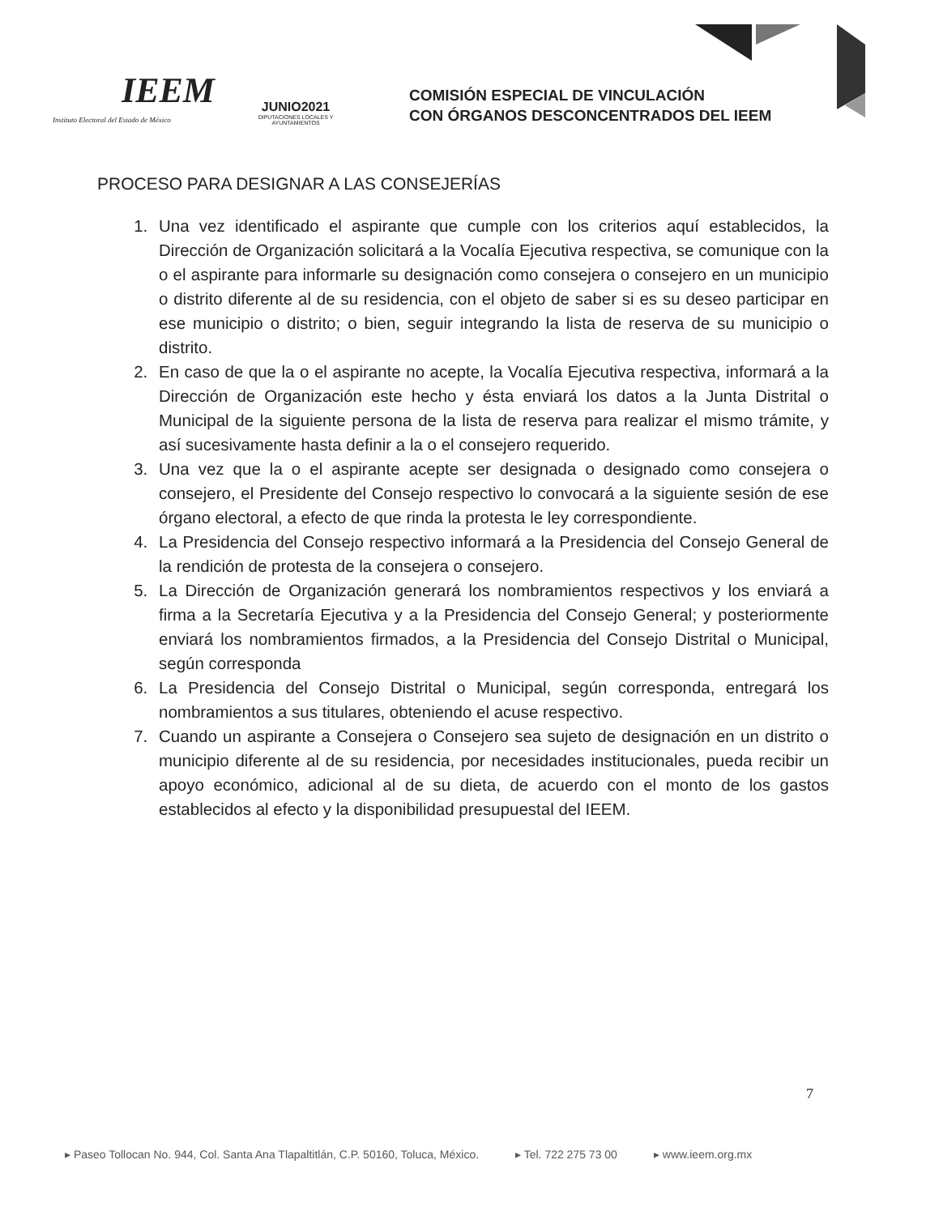IEEM
Instituto Electoral del Estado de México
JUNIO2021
DIPUTACIONES LOCALES Y AYUNTAMIENTOS
COMISIÓN ESPECIAL DE VINCULACIÓN
CON ÓRGANOS DESCONCENTRADOS DEL IEEM
PROCESO PARA DESIGNAR A LAS CONSEJERÍAS
1. Una vez identificado el aspirante que cumple con los criterios aquí establecidos, la Dirección de Organización solicitará a la Vocalía Ejecutiva respectiva, se comunique con la o el aspirante para informarle su designación como consejera o consejero en un municipio o distrito diferente al de su residencia, con el objeto de saber si es su deseo participar en ese municipio o distrito; o bien, seguir integrando la lista de reserva de su municipio o distrito.
2. En caso de que la o el aspirante no acepte, la Vocalía Ejecutiva respectiva, informará a la Dirección de Organización este hecho y ésta enviará los datos a la Junta Distrital o Municipal de la siguiente persona de la lista de reserva para realizar el mismo trámite, y así sucesivamente hasta definir a la o el consejero requerido.
3. Una vez que la o el aspirante acepte ser designada o designado como consejera o consejero, el Presidente del Consejo respectivo lo convocará a la siguiente sesión de ese órgano electoral, a efecto de que rinda la protesta le ley correspondiente.
4. La Presidencia del Consejo respectivo informará a la Presidencia del Consejo General de la rendición de protesta de la consejera o consejero.
5. La Dirección de Organización generará los nombramientos respectivos y los enviará a firma a la Secretaría Ejecutiva y a la Presidencia del Consejo General; y posteriormente enviará los nombramientos firmados, a la Presidencia del Consejo Distrital o Municipal, según corresponda
6. La Presidencia del Consejo Distrital o Municipal, según corresponda, entregará los nombramientos a sus titulares, obteniendo el acuse respectivo.
7. Cuando un aspirante a Consejera o Consejero sea sujeto de designación en un distrito o municipio diferente al de su residencia, por necesidades institucionales, pueda recibir un apoyo económico, adicional al de su dieta, de acuerdo con el monto de los gastos establecidos al efecto y la disponibilidad presupuestal del IEEM.
7
▸ Paseo Tollocan No. 944, Col. Santa Ana Tlapaltitlán, C.P. 50160, Toluca, México. ▸ Tel. 722 275 73 00 ▸ www.ieem.org.mx